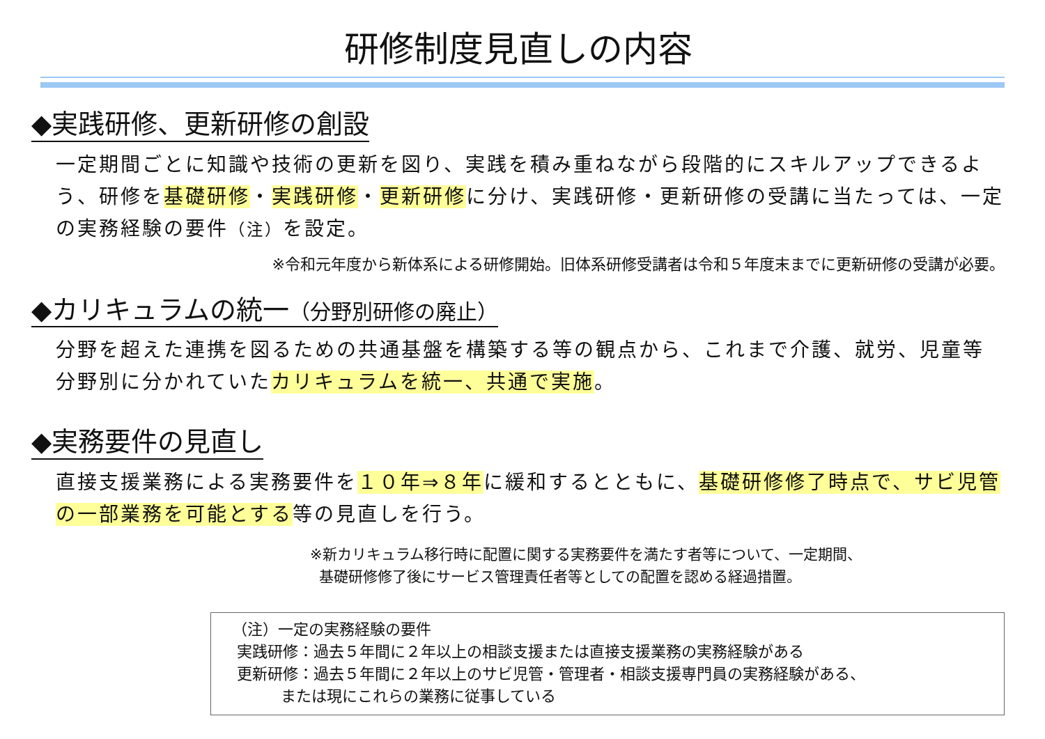研修制度見直しの内容
◆実践研修、更新研修の創設
一定期間ごとに知識や技術の更新を図り、実践を積み重ねながら段階的にスキルアップできるよう、研修を基礎研修・実践研修・更新研修に分け、実践研修・更新研修の受講に当たっては、一定の実務経験の要件（注）を設定。
※令和元年度から新体系による研修開始。旧体系研修受講者は令和５年度末までに更新研修の受講が必要。
◆カリキュラムの統一（分野別研修の廃止）
分野を超えた連携を図るための共通基盤を構築する等の観点から、これまで介護、就労、児童等分野別に分かれていたカリキュラムを統一、共通で実施。
◆実務要件の見直し
直接支援業務による実務要件を１０年⇒８年に緩和するとともに、基礎研修修了時点で、サビ児管の一部業務を可能とする等の見直しを行う。
※新カリキュラム移行時に配置に関する実務要件を満たす者等について、一定期間、
基礎研修修了後にサービス管理責任者等としての配置を認める経過措置。
（注）一定の実務経験の要件
実践研修：過去５年間に２年以上の相談支援または直接支援業務の実務経験がある
更新研修：過去５年間に２年以上のサビ児管・管理者・相談支援専門員の実務経験がある、
または現にこれらの業務に従事している